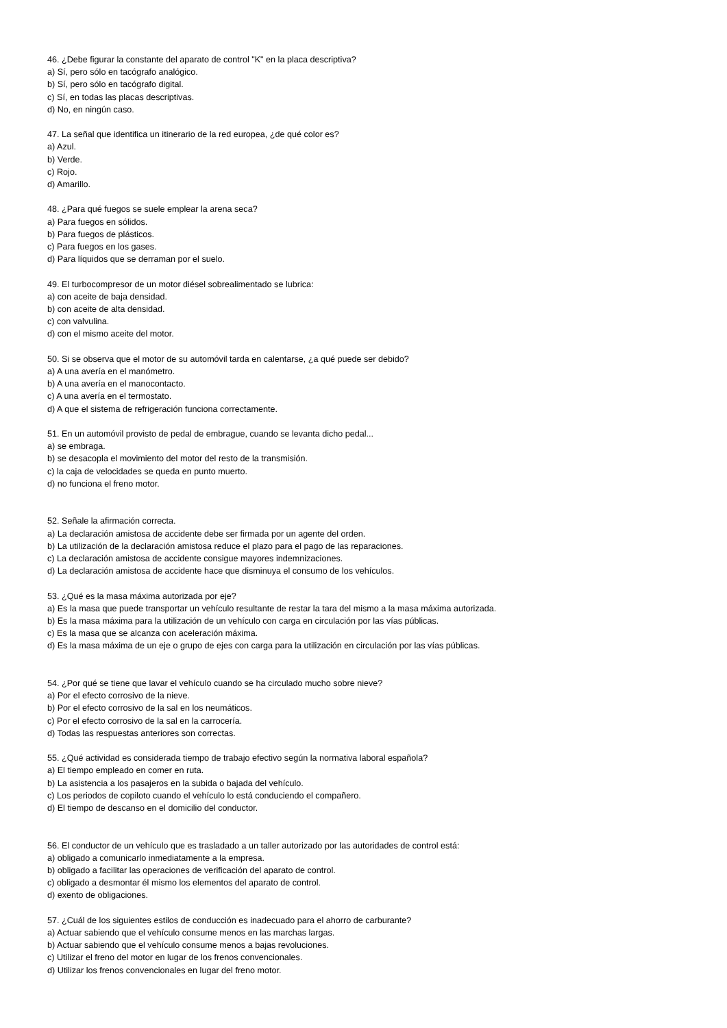46. ¿Debe figurar la constante del aparato de control "K" en la placa descriptiva?
a) Sí, pero sólo en tacógrafo analógico.
b) Sí, pero sólo en tacógrafo digital.
c) Sí, en todas las placas descriptivas.
d) No, en ningún caso.
47. La señal que identifica un itinerario de la red europea, ¿de qué color es?
a) Azul.
b) Verde.
c) Rojo.
d) Amarillo.
48. ¿Para qué fuegos se suele emplear la arena seca?
a) Para fuegos en sólidos.
b) Para fuegos de plásticos.
c) Para fuegos en los gases.
d) Para líquidos que se derraman por el suelo.
49. El turbocompresor de un motor diésel sobrealimentado se lubrica:
a) con aceite de baja densidad.
b) con aceite de alta densidad.
c) con valvulina.
d) con el mismo aceite del motor.
50. Si se observa que el motor de su automóvil tarda en calentarse, ¿a qué puede ser debido?
a) A una avería en el manómetro.
b) A una avería en el manocontacto.
c) A una avería en el termostato.
d) A que el sistema de refrigeración funciona correctamente.
51. En un automóvil provisto de pedal de embrague, cuando se levanta dicho pedal...
a) se embraga.
b) se desacopla el movimiento del motor del resto de la transmisión.
c) la caja de velocidades se queda en punto muerto.
d) no funciona el freno motor.
52. Señale la afirmación correcta.
a) La declaración amistosa de accidente debe ser firmada por un agente del orden.
b) La utilización de la declaración amistosa reduce el plazo para el pago de las reparaciones.
c) La declaración amistosa de accidente consigue mayores indemnizaciones.
d) La declaración amistosa de accidente hace que disminuya el consumo de los vehículos.
53. ¿Qué es la masa máxima autorizada por eje?
a) Es la masa que puede transportar un vehículo resultante de restar la tara del mismo a la masa máxima autorizada.
b) Es la masa máxima para la utilización de un vehículo con carga en circulación por las vías públicas.
c) Es la masa que se alcanza con aceleración máxima.
d) Es la masa máxima de un eje o grupo de ejes con carga para la utilización en circulación por las vías públicas.
54. ¿Por qué se tiene que lavar el vehículo cuando se ha circulado mucho sobre nieve?
a) Por el efecto corrosivo de la nieve.
b) Por el efecto corrosivo de la sal en los neumáticos.
c) Por el efecto corrosivo de la sal en la carrocería.
d) Todas las respuestas anteriores son correctas.
55. ¿Qué actividad es considerada tiempo de trabajo efectivo según la normativa laboral española?
a) El tiempo empleado en comer en ruta.
b) La asistencia a los pasajeros en la subida o bajada del vehículo.
c) Los periodos de copiloto cuando el vehículo lo está conduciendo el compañero.
d) El tiempo de descanso en el domicilio del conductor.
56. El conductor de un vehículo que es trasladado a un taller autorizado por las autoridades de control está:
a) obligado a comunicarlo inmediatamente a la empresa.
b) obligado a facilitar las operaciones de verificación del aparato de control.
c) obligado a desmontar él mismo los elementos del aparato de control.
d) exento de obligaciones.
57. ¿Cuál de los siguientes estilos de conducción es inadecuado para el ahorro de carburante?
a) Actuar sabiendo que el vehículo consume menos en las marchas largas.
b) Actuar sabiendo que el vehículo consume menos a bajas revoluciones.
c) Utilizar el freno del motor en lugar de los frenos convencionales.
d) Utilizar los frenos convencionales en lugar del freno motor.